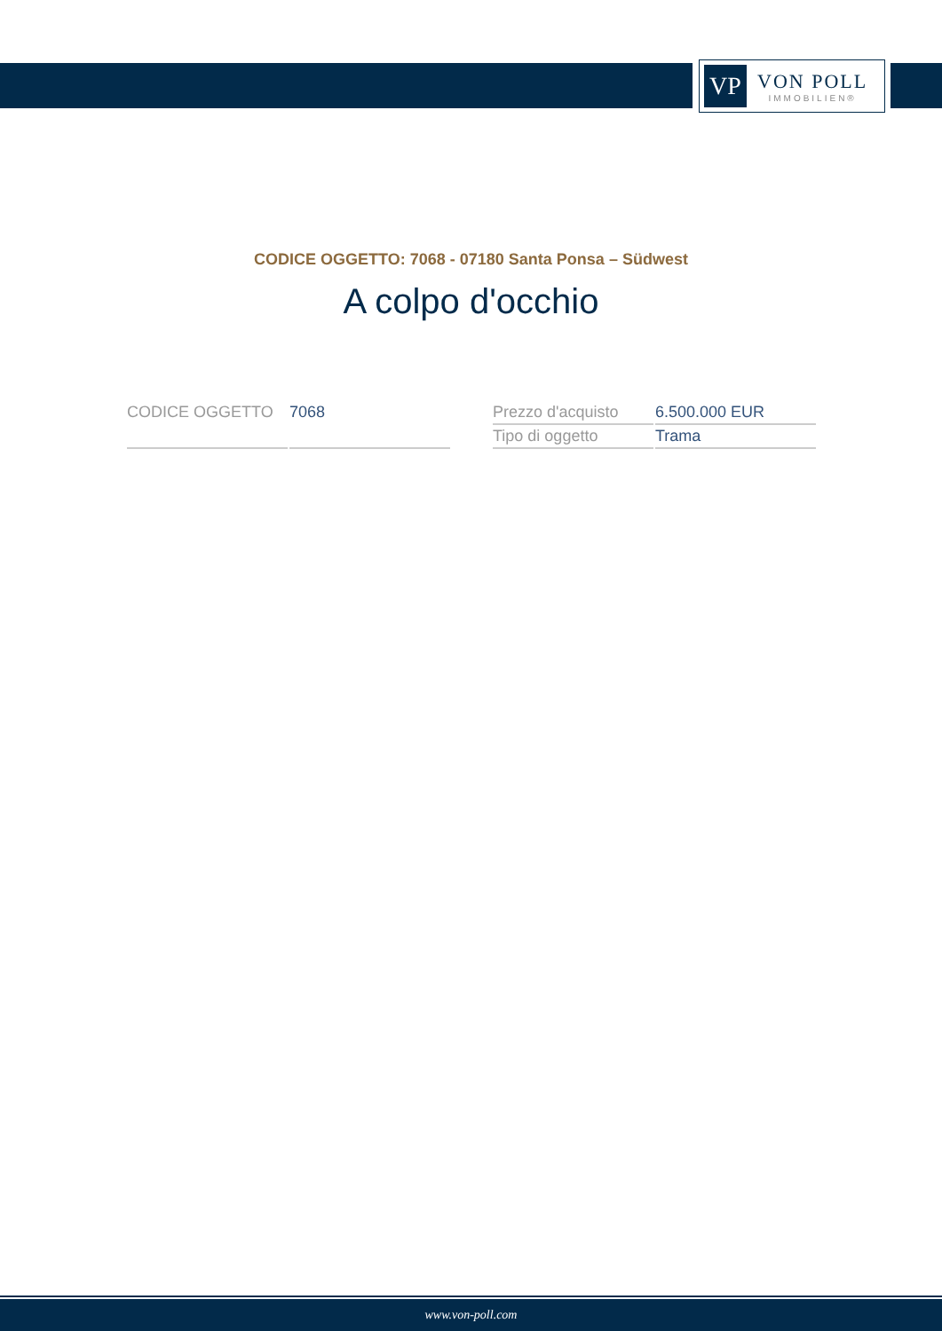VP
VON POLL
IMMOBILIEN®
CODICE OGGETTO: 7068 - 07180 Santa Ponsa – Südwest
A colpo d'occhio
| CODICE OGGETTO | 7068 |
| Prezzo d'acquisto | 6.500.000 EUR |
| Tipo di oggetto | Trama |
www.von-poll.com